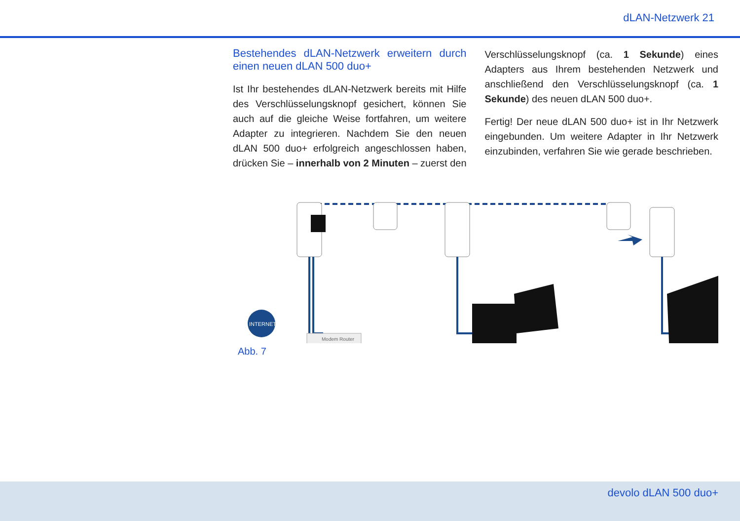dLAN-Netzwerk 21
Bestehendes dLAN-Netzwerk erweitern durch einen neuen dLAN 500 duo+
Ist Ihr bestehendes dLAN-Netzwerk bereits mit Hilfe des Verschlüsselungsknopf gesichert, können Sie auch auf die gleiche Weise fortfahren, um weitere Adapter zu integrieren. Nachdem Sie den neuen dLAN 500 duo+ erfolgreich angeschlossen haben, drücken Sie – innerhalb von 2 Minuten – zuerst den
Verschlüsselungsknopf (ca. 1 Sekunde) eines Adapters aus Ihrem bestehenden Netzwerk und anschließend den Verschlüsselungsknopf (ca. 1 Sekunde) des neuen dLAN 500 duo+.
Fertig! Der neue dLAN 500 duo+ ist in Ihr Netzwerk eingebunden. Um weitere Adapter in Ihr Netzwerk einzubinden, verfahren Sie wie gerade beschrieben.
INTERNET
Modem Router
Abb. 7
devolo dLAN 500 duo+